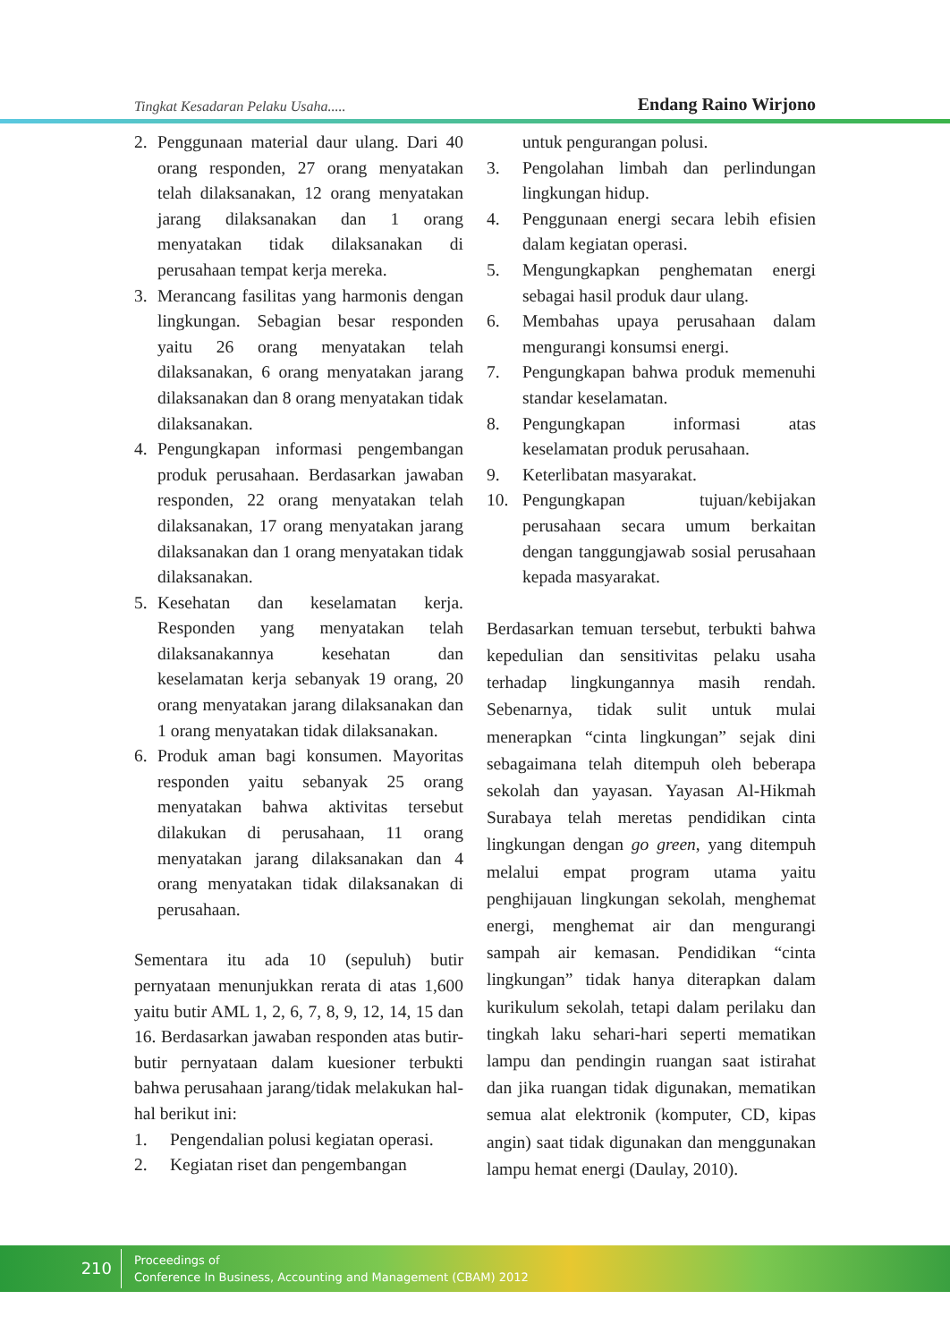Tingkat Kesadaran Pelaku Usaha..... Endang Raino Wirjono
2. Penggunaan material daur ulang. Dari 40 orang responden, 27 orang menyatakan telah dilaksanakan, 12 orang menyatakan jarang dilaksanakan dan 1 orang menyatakan tidak dilaksanakan di perusahaan tempat kerja mereka.
3. Merancang fasilitas yang harmonis dengan lingkungan. Sebagian besar responden yaitu 26 orang menyatakan telah dilaksanakan, 6 orang menyatakan jarang dilaksanakan dan 8 orang menyatakan tidak dilaksanakan.
4. Pengungkapan informasi pengembangan produk perusahaan. Berdasarkan jawaban responden, 22 orang menyatakan telah dilaksanakan, 17 orang menyatakan jarang dilaksanakan dan 1 orang menyatakan tidak dilaksanakan.
5. Kesehatan dan keselamatan kerja. Responden yang menyatakan telah dilaksanakannya kesehatan dan keselamatan kerja sebanyak 19 orang, 20 orang menyatakan jarang dilaksanakan dan 1 orang menyatakan tidak dilaksanakan.
6. Produk aman bagi konsumen. Mayoritas responden yaitu sebanyak 25 orang menyatakan bahwa aktivitas tersebut dilakukan di perusahaan, 11 orang menyatakan jarang dilaksanakan dan 4 orang menyatakan tidak dilaksanakan di perusahaan.
Sementara itu ada 10 (sepuluh) butir pernyataan menunjukkan rerata di atas 1,600 yaitu butir AML 1, 2, 6, 7, 8, 9, 12, 14, 15 dan 16. Berdasarkan jawaban responden atas butir-butir pernyataan dalam kuesioner terbukti bahwa perusahaan jarang/tidak melakukan hal-hal berikut ini:
1. Pengendalian polusi kegiatan operasi.
2. Kegiatan riset dan pengembangan
untuk pengurangan polusi.
3. Pengolahan limbah dan perlindungan lingkungan hidup.
4. Penggunaan energi secara lebih efisien dalam kegiatan operasi.
5. Mengungkapkan penghematan energi sebagai hasil produk daur ulang.
6. Membahas upaya perusahaan dalam mengurangi konsumsi energi.
7. Pengungkapan bahwa produk memenuhi standar keselamatan.
8. Pengungkapan informasi atas keselamatan produk perusahaan.
9. Keterlibatan masyarakat.
10. Pengungkapan tujuan/kebijakan perusahaan secara umum berkaitan dengan tanggungjawab sosial perusahaan kepada masyarakat.
Berdasarkan temuan tersebut, terbukti bahwa kepedulian dan sensitivitas pelaku usaha terhadap lingkungannya masih rendah. Sebenarnya, tidak sulit untuk mulai menerapkan “cinta lingkungan” sejak dini sebagaimana telah ditempuh oleh beberapa sekolah dan yayasan. Yayasan Al-Hikmah Surabaya telah meretas pendidikan cinta lingkungan dengan go green, yang ditempuh melalui empat program utama yaitu penghijauan lingkungan sekolah, menghemat energi, menghemat air dan mengurangi sampah air kemasan. Pendidikan “cinta lingkungan” tidak hanya diterapkan dalam kurikulum sekolah, tetapi dalam perilaku dan tingkah laku sehari-hari seperti mematikan lampu dan pendingin ruangan saat istirahat dan jika ruangan tidak digunakan, mematikan semua alat elektronik (komputer, CD, kipas angin) saat tidak digunakan dan menggunakan lampu hemat energi (Daulay, 2010).
210
Proceedings of
Conference In Business, Accounting and Management (CBAM) 2012